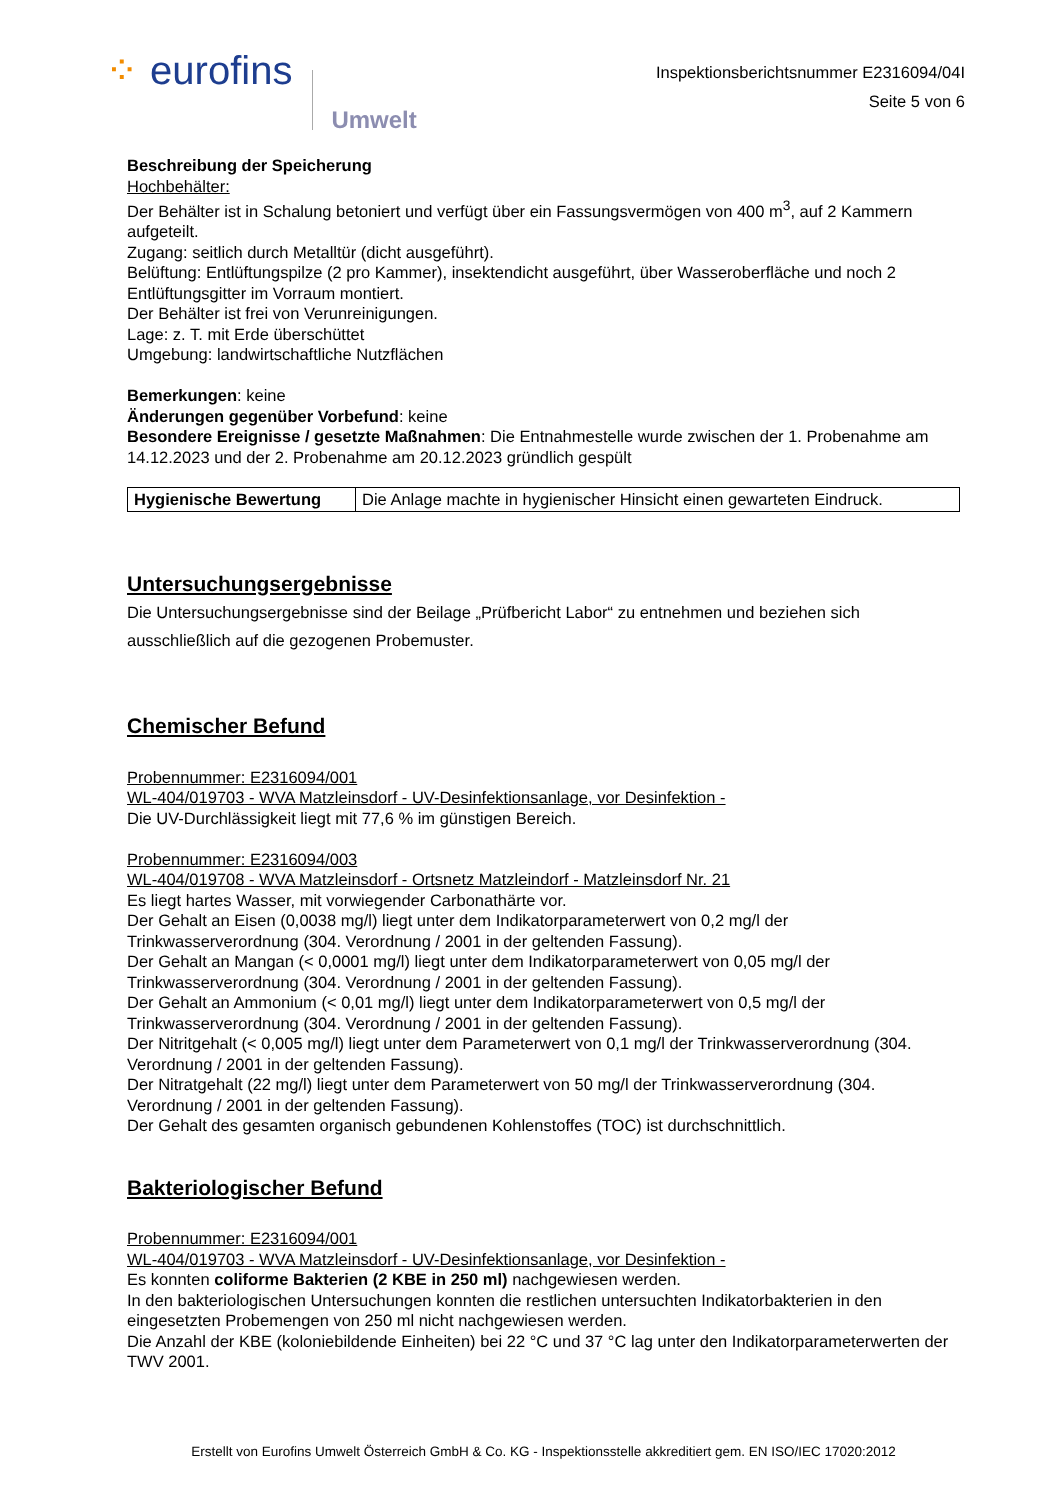⁘ eurofins Umwelt
Inspektionsberichtsnummer E2316094/04I
Seite 5 von 6
Beschreibung der Speicherung
Hochbehälter:
Der Behälter ist in Schalung betoniert und verfügt über ein Fassungsvermögen von 400 m<sup>3</sup>, auf 2 Kammern aufgeteilt.
Zugang: seitlich durch Metalltür (dicht ausgeführt).
Belüftung: Entlüftungspilze (2 pro Kammer), insektendicht ausgeführt, über Wasseroberfläche und noch 2 Entlüftungsgitter im Vorraum montiert.
Der Behälter ist frei von Verunreinigungen.
Lage: z. T. mit Erde überschüttet
Umgebung: landwirtschaftliche Nutzflächen
Bemerkungen: keine
Änderungen gegenüber Vorbefund: keine
Besondere Ereignisse / gesetzte Maßnahmen: Die Entnahmestelle wurde zwischen der 1. Probenahme am 14.12.2023 und der 2. Probenahme am 20.12.2023 gründlich gespült
| Hygienische Bewertung | Die Anlage machte in hygienischer Hinsicht einen gewarteten Eindruck. |
Untersuchungsergebnisse
Die Untersuchungsergebnisse sind der Beilage „Prüfbericht Labor“ zu entnehmen und beziehen sich ausschließlich auf die gezogenen Probemuster.
Chemischer Befund
Probennummer: E2316094/001
WL-404/019703 - WVA Matzleinsdorf - UV-Desinfektionsanlage, vor Desinfektion -
Die UV-Durchlässigkeit liegt mit 77,6 % im günstigen Bereich.
Probennummer: E2316094/003
WL-404/019708 - WVA Matzleinsdorf - Ortsnetz Matzleindorf - Matzleinsdorf Nr. 21
Es liegt hartes Wasser, mit vorwiegender Carbonathärte vor.
Der Gehalt an Eisen (0,0038 mg/l) liegt unter dem Indikatorparameterwert von 0,2 mg/l der Trinkwasserverordnung (304. Verordnung / 2001 in der geltenden Fassung).
Der Gehalt an Mangan (< 0,0001 mg/l) liegt unter dem Indikatorparameterwert von 0,05 mg/l der Trinkwasserverordnung (304. Verordnung / 2001 in der geltenden Fassung).
Der Gehalt an Ammonium (< 0,01 mg/l) liegt unter dem Indikatorparameterwert von 0,5 mg/l der Trinkwasserverordnung (304. Verordnung / 2001 in der geltenden Fassung).
Der Nitritgehalt (< 0,005 mg/l) liegt unter dem Parameterwert von 0,1 mg/l der Trinkwasserverordnung (304. Verordnung / 2001 in der geltenden Fassung).
Der Nitratgehalt (22 mg/l) liegt unter dem Parameterwert von 50 mg/l der Trinkwasserverordnung (304. Verordnung / 2001 in der geltenden Fassung).
Der Gehalt des gesamten organisch gebundenen Kohlenstoffes (TOC) ist durchschnittlich.
Bakteriologischer Befund
Probennummer: E2316094/001
WL-404/019703 - WVA Matzleinsdorf - UV-Desinfektionsanlage, vor Desinfektion -
Es konnten coliforme Bakterien (2 KBE in 250 ml) nachgewiesen werden.
In den bakteriologischen Untersuchungen konnten die restlichen untersuchten Indikatorbakterien in den eingesetzten Probemengen von 250 ml nicht nachgewiesen werden.
Die Anzahl der KBE (koloniebildende Einheiten) bei 22 °C und 37 °C lag unter den Indikatorparameterwerten der TWV 2001.
Erstellt von Eurofins Umwelt Österreich GmbH & Co. KG - Inspektionsstelle akkreditiert gem. EN ISO/IEC 17020:2012